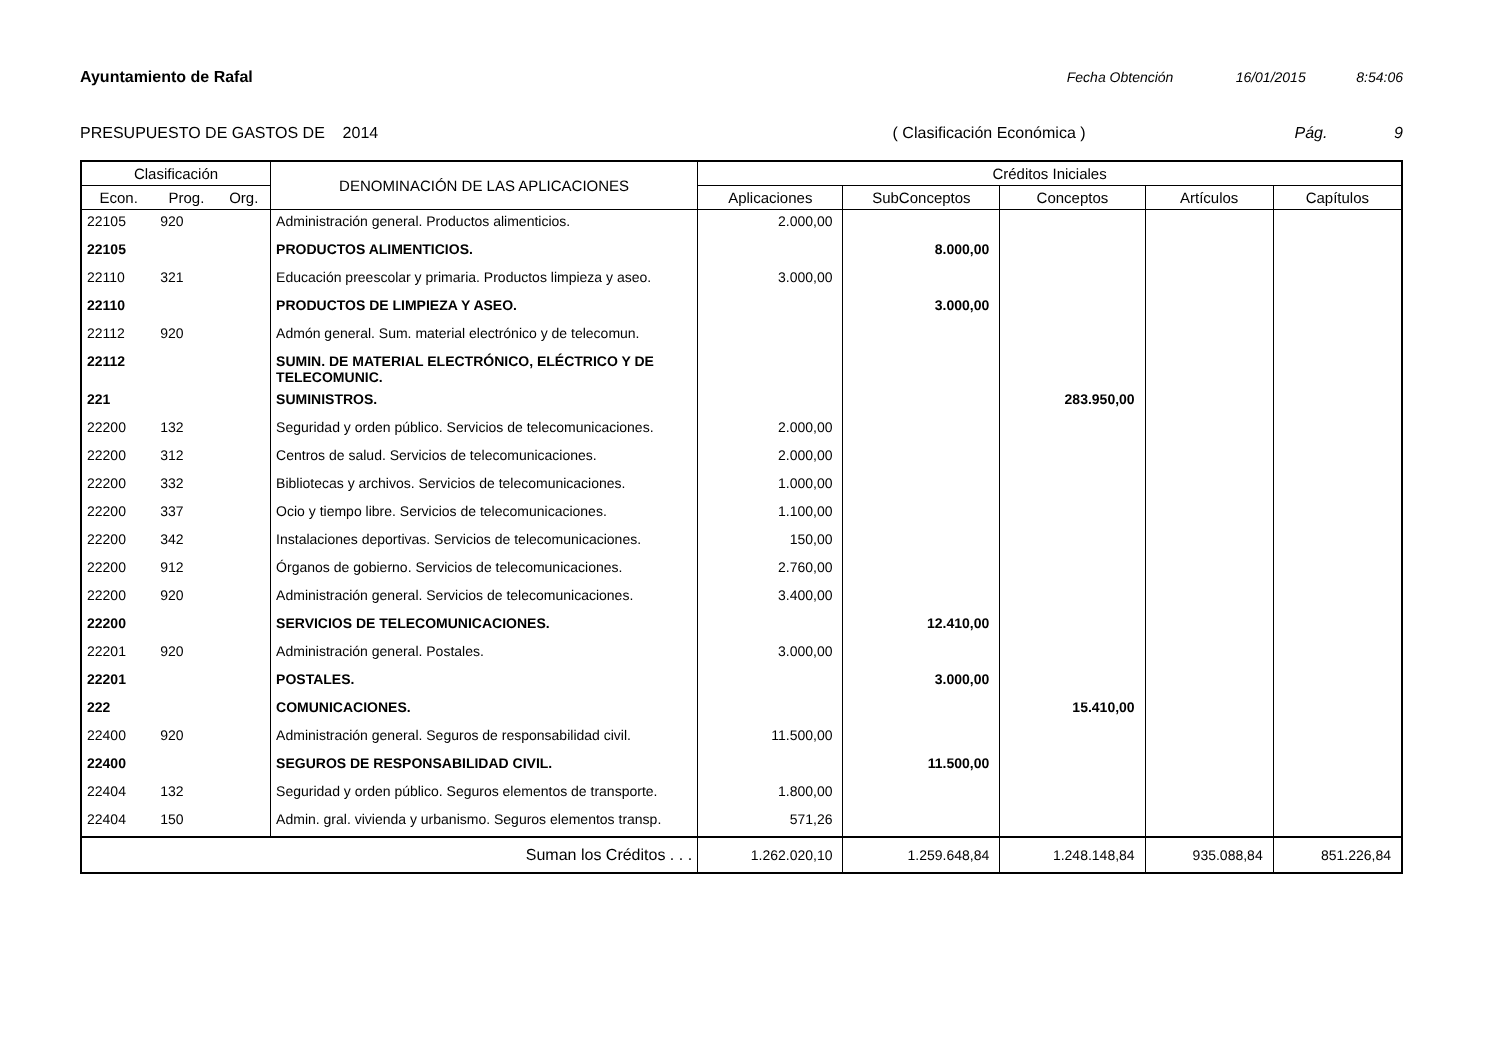Ayuntamiento de Rafal Fecha Obtención 16/01/2015 8:54:06
PRESUPUESTO DE GASTOS DE 2014 ( Clasificación Económica ) Pág. 9
| Clasificación | | | DENOMINACIÓN DE LAS APLICACIONES | Créditos Iniciales | | | | |
| --- | --- | --- | --- | --- | --- | --- | --- | --- |
| Econ. | Prog. | Org. | | Aplicaciones | SubConceptos | Conceptos | Artículos | Capítulos |
| 22105 | 920 | | Administración general. Productos alimenticios. | 2.000,00 | | | | |
| 22105 | | | PRODUCTOS ALIMENTICIOS. | | 8.000,00 | | | |
| 22110 | 321 | | Educación preescolar y primaria. Productos limpieza y aseo. | 3.000,00 | | | | |
| 22110 | | | PRODUCTOS DE LIMPIEZA Y ASEO. | | 3.000,00 | | | |
| 22112 | 920 | | Admón general. Sum. material electrónico y de telecomun. | | | | | |
| 22112 | | | SUMIN. DE MATERIAL ELECTRÓNICO, ELÉCTRICO Y DE TELECOMUNIC. | | | | | |
| 221 | | | SUMINISTROS. | | | 283.950,00 | | |
| 22200 | 132 | | Seguridad y orden público. Servicios de telecomunicaciones. | 2.000,00 | | | | |
| 22200 | 312 | | Centros de salud. Servicios de telecomunicaciones. | 2.000,00 | | | | |
| 22200 | 332 | | Bibliotecas y archivos. Servicios de telecomunicaciones. | 1.000,00 | | | | |
| 22200 | 337 | | Ocio y tiempo libre. Servicios de telecomunicaciones. | 1.100,00 | | | | |
| 22200 | 342 | | Instalaciones deportivas. Servicios de telecomunicaciones. | 150,00 | | | | |
| 22200 | 912 | | Órganos de gobierno. Servicios de telecomunicaciones. | 2.760,00 | | | | |
| 22200 | 920 | | Administración general. Servicios de telecomunicaciones. | 3.400,00 | | | | |
| 22200 | | | SERVICIOS DE TELECOMUNICACIONES. | | 12.410,00 | | | |
| 22201 | 920 | | Administración general. Postales. | 3.000,00 | | | | |
| 22201 | | | POSTALES. | | 3.000,00 | | | |
| 222 | | | COMUNICACIONES. | | | 15.410,00 | | |
| 22400 | 920 | | Administración general. Seguros de responsabilidad civil. | 11.500,00 | | | | |
| 22400 | | | SEGUROS DE RESPONSABILIDAD CIVIL. | | 11.500,00 | | | |
| 22404 | 132 | | Seguridad y orden público. Seguros elementos de transporte. | 1.800,00 | | | | |
| 22404 | 150 | | Admin. gral. vivienda y urbanismo. Seguros elementos transp. | 571,26 | | | | |
| Suman los Créditos . . . | | | | 1.262.020,10 | 1.259.648,84 | 1.248.148,84 | 935.088,84 | 851.226,84 |